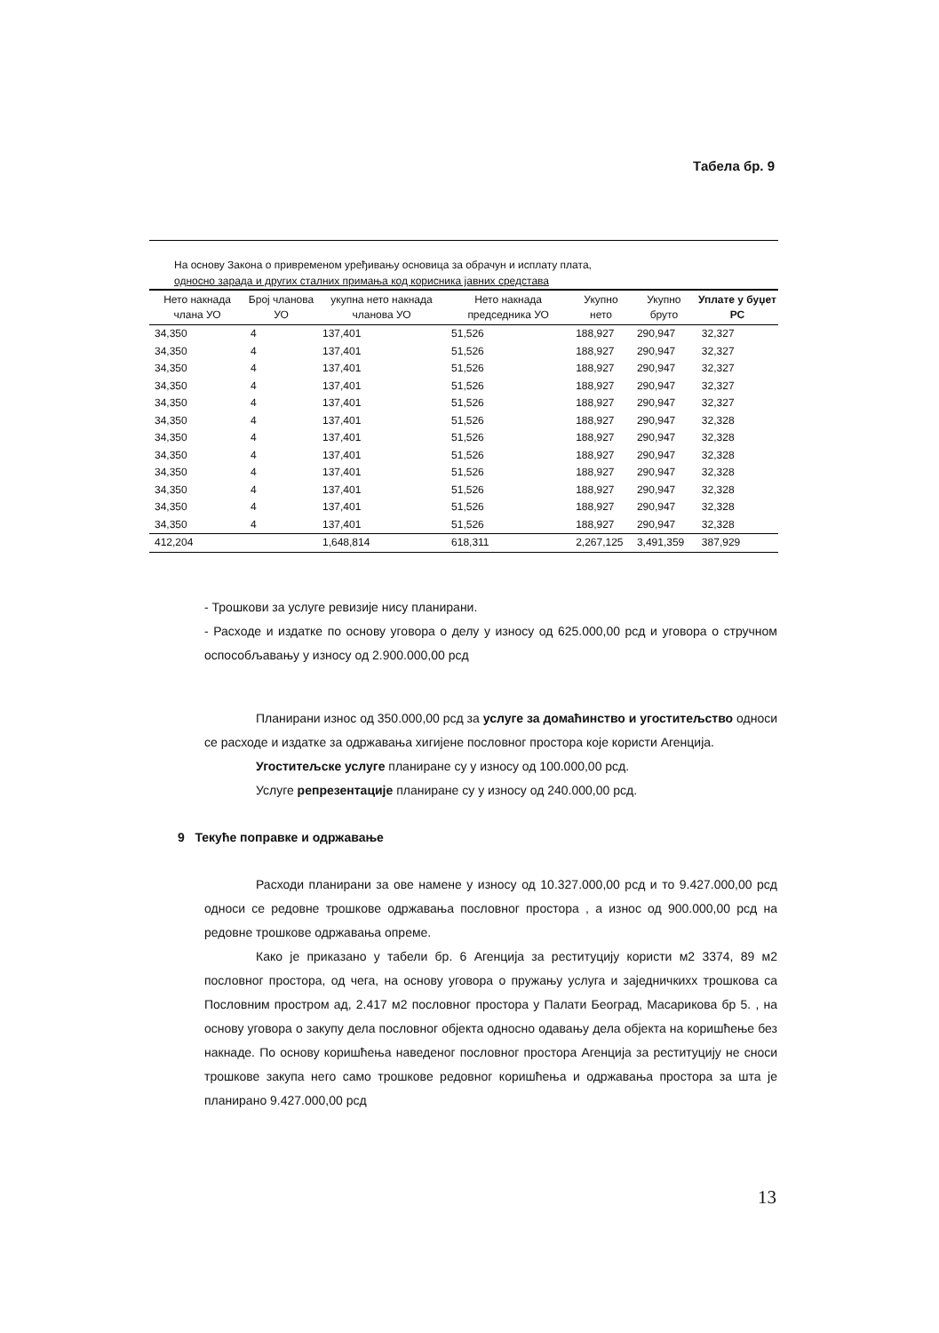Табела бр. 9
На основу Закона о привременом уређивању основица за обрачун и исплату плата,
односно зарада и других сталних примања код корисника јавних средстава
| Нето накнада члана УО | Број чланова УО | укупна нето накнада чланова УО | Нето накнада председника УО | Укупно нето | Укупно бруто | Уплате у буџет РС |
| --- | --- | --- | --- | --- | --- | --- |
| 34,350 | 4 | 137,401 | 51,526 | 188,927 | 290,947 | 32,327 |
| 34,350 | 4 | 137,401 | 51,526 | 188,927 | 290,947 | 32,327 |
| 34,350 | 4 | 137,401 | 51,526 | 188,927 | 290,947 | 32,327 |
| 34,350 | 4 | 137,401 | 51,526 | 188,927 | 290,947 | 32,327 |
| 34,350 | 4 | 137,401 | 51,526 | 188,927 | 290,947 | 32,327 |
| 34,350 | 4 | 137,401 | 51,526 | 188,927 | 290,947 | 32,328 |
| 34,350 | 4 | 137,401 | 51,526 | 188,927 | 290,947 | 32,328 |
| 34,350 | 4 | 137,401 | 51,526 | 188,927 | 290,947 | 32,328 |
| 34,350 | 4 | 137,401 | 51,526 | 188,927 | 290,947 | 32,328 |
| 34,350 | 4 | 137,401 | 51,526 | 188,927 | 290,947 | 32,328 |
| 34,350 | 4 | 137,401 | 51,526 | 188,927 | 290,947 | 32,328 |
| 34,350 | 4 | 137,401 | 51,526 | 188,927 | 290,947 | 32,328 |
| 412,204 | | 1,648,814 | 618,311 | 2,267,125 | 3,491,359 | 387,929 |
- Трошкови за услуге ревизије нису планирани.
- Расходе и издатке по основу уговора о делу у износу од 625.000,00 рсд и уговора о стручном оспособљавању у износу од 2.900.000,00 рсд
Планирани износ од 350.000,00 рсд за услуге за домаћинство и угоститељство односи се расходе и издатке за одржавања хигијене пословног простора које користи Агенција.
Угоститељске услуге планиране су у износу од 100.000,00 рсд.
Услуге репрезентације планиране су у износу од 240.000,00 рсд.
9 Текуће поправке и одржавање
Расходи планирани за ове намене у износу од 10.327.000,00 рсд и то 9.427.000,00 рсд односи се редовне трошкове одржавања пословног простора , а износ од 900.000,00 рсд на редовне трошкове одржавања опреме.
Како је приказано у табели бр. 6 Агенција за реституцију користи м2 3374, 89 м2 пословног простора, од чега, на основу уговора о пружању услуга и заједничкихх трошкова са Пословним простром ад, 2.417 м2 пословног простора у Палати Београд, Масарикова бр 5. , на основу уговора о закупу дела пословног објекта односно одавању дела објекта на коришћење без накнаде. По основу коришћења наведеног пословног простора Агенција за реституцију не сноси трошкове закупа него само трошкове редовног коришћења и одржавања простора за шта је планирано 9.427.000,00 рсд
13